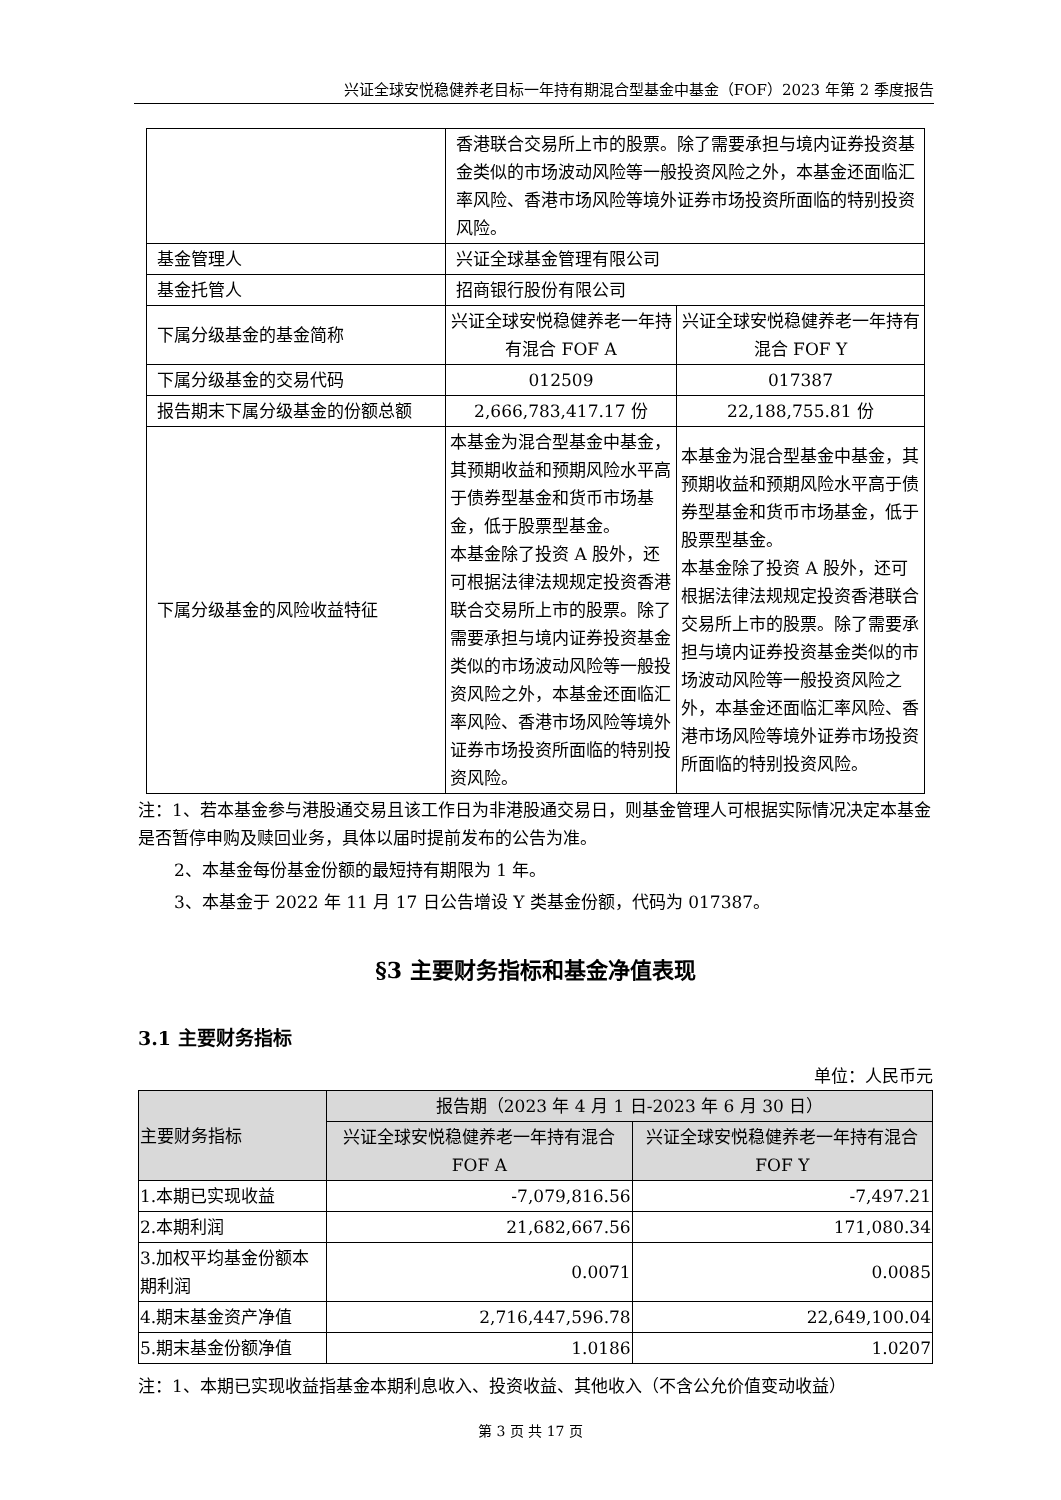兴证全球安悦稳健养老目标一年持有期混合型基金中基金（FOF）2023 年第 2 季度报告
| | 香港联合交易所上市的股票。除了需要承担与境内证券投资基金类似的市场波动风险等一般投资风险之外，本基金还面临汇率风险、香港市场风险等境外证券市场投资所面临的特别投资风险。 | |
| 基金管理人 | 兴证全球基金管理有限公司 | |
| 基金托管人 | 招商银行股份有限公司 | |
| 下属分级基金的基金简称 | 兴证全球安悦稳健养老一年持有混合 FOF A | 兴证全球安悦稳健养老一年持有混合 FOF Y |
| 下属分级基金的交易代码 | 012509 | 017387 |
| 报告期末下属分级基金的份额总额 | 2,666,783,417.17 份 | 22,188,755.81 份 |
| 下属分级基金的风险收益特征 | 本基金为混合型基金中基金，其预期收益和预期风险水平高于债券型基金和货币市场基金，低于股票型基金。 本基金除了投资 A 股外，还可根据法律法规规定投资香港联合交易所上市的股票。除了需要承担与境内证券投资基金类似的市场波动风险等一般投资风险之外，本基金还面临汇率风险、香港市场风险等境外证券市场投资所面临的特别投资风险。 | 本基金为混合型基金中基金，其预期收益和预期风险水平高于债券型基金和货币市场基金，低于股票型基金。 本基金除了投资 A 股外，还可根据法律法规规定投资香港联合交易所上市的股票。除了需要承担与境内证券投资基金类似的市场波动风险等一般投资风险之外，本基金还面临汇率风险、香港市场风险等境外证券市场投资所面临的特别投资风险。 |
注：1、若本基金参与港股通交易且该工作日为非港股通交易日，则基金管理人可根据实际情况决定本基金是否暂停申购及赎回业务，具体以届时提前发布的公告为准。
2、本基金每份基金份额的最短持有期限为 1 年。
3、本基金于 2022 年 11 月 17 日公告增设 Y 类基金份额，代码为 017387。
§3 主要财务指标和基金净值表现
3.1 主要财务指标
单位：人民币元
| 主要财务指标 | 报告期（2023 年 4 月 1 日-2023 年 6 月 30 日） | |
| --- | --- | --- |
| | 兴证全球安悦稳健养老一年持有混合 FOF A | 兴证全球安悦稳健养老一年持有混合 FOF Y |
| 1.本期已实现收益 | -7,079,816.56 | -7,497.21 |
| 2.本期利润 | 21,682,667.56 | 171,080.34 |
| 3.加权平均基金份额本期利润 | 0.0071 | 0.0085 |
| 4.期末基金资产净值 | 2,716,447,596.78 | 22,649,100.04 |
| 5.期末基金份额净值 | 1.0186 | 1.0207 |
注：1、本期已实现收益指基金本期利息收入、投资收益、其他收入（不含公允价值变动收益）
第 3 页 共 17 页